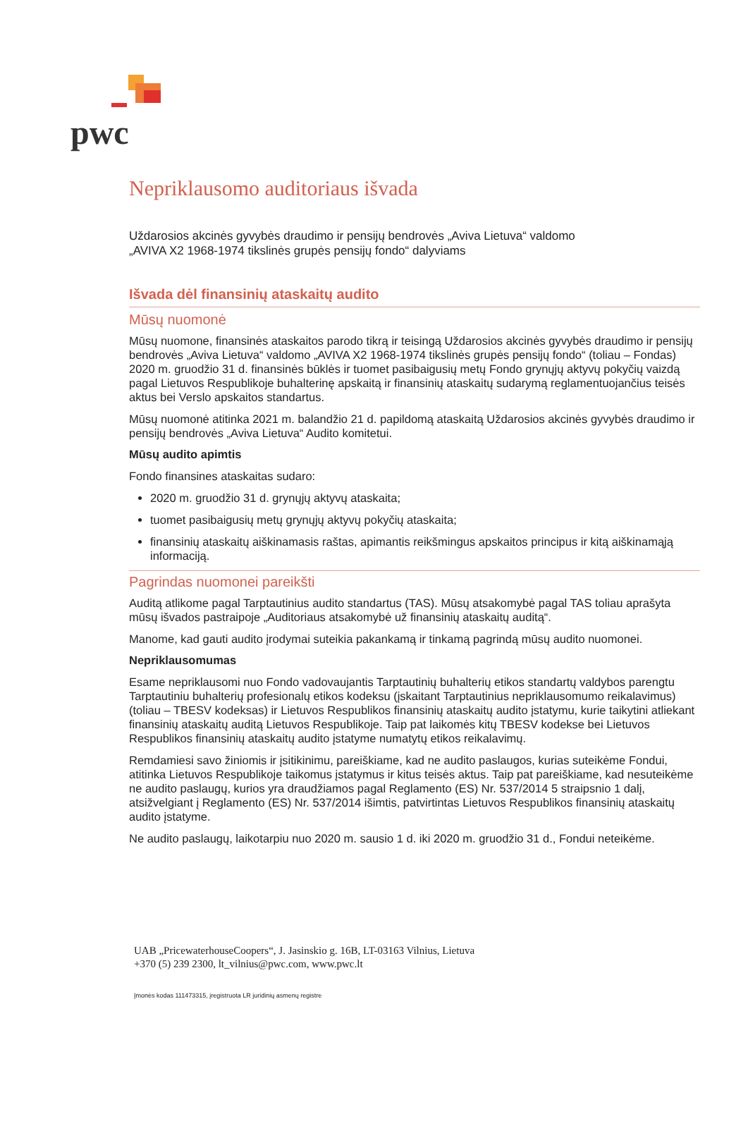pwc
Nepriklausomo auditoriaus išvada
Uždarosios akcinės gyvybės draudimo ir pensijų bendrovės „Aviva Lietuva“ valdomo
„AVIVA X2 1968-1974 tikslinės grupės pensijų fondo“ dalyviams
Išvada dėl finansinių ataskaitų audito
Mūsų nuomonė
Mūsų nuomone, finansinės ataskaitos parodo tikrą ir teisingą Uždarosios akcinės gyvybės draudimo ir pensijų bendrovės „Aviva Lietuva“ valdomo „AVIVA X2 1968-1974 tikslinės grupės pensijų fondo“ (toliau – Fondas) 2020 m. gruodžio 31 d. finansinės būklės ir tuomet pasibaigusių metų Fondo grynųjų aktyvų pokyčių vaizdą pagal Lietuvos Respublikoje buhalterinę apskaitą ir finansinių ataskaitų sudarymą reglamentuojančius teisės aktus bei Verslo apskaitos standartus.
Mūsų nuomonė atitinka 2021 m. balandžio 21 d. papildomą ataskaitą Uždarosios akcinės gyvybės draudimo ir pensijų bendrovės „Aviva Lietuva“ Audito komitetui.
Mūsų audito apimtis
Fondo finansines ataskaitas sudaro:
2020 m. gruodžio 31 d. grynųjų aktyvų ataskaita;
tuomet pasibaigusių metų grynųjų aktyvų pokyčių ataskaita;
finansinių ataskaitų aiškinamasis raštas, apimantis reikšmingus apskaitos principus ir kitą aiškinamąją informaciją.
Pagrindas nuomonei pareikšti
Auditą atlikome pagal Tarptautinius audito standartus (TAS). Mūsų atsakomybė pagal TAS toliau aprašyta mūsų išvados pastraipoje „Auditoriaus atsakomybė už finansinių ataskaitų auditą“.
Manome, kad gauti audito įrodymai suteikia pakankamą ir tinkamą pagrindą mūsų audito nuomonei.
Nepriklausomumas
Esame nepriklausomi nuo Fondo vadovaujantis Tarptautinių buhalterių etikos standartų valdybos parengtu Tarptautiniu buhalterių profesionalų etikos kodeksu (įskaitant Tarptautinius nepriklausomumo reikalavimus) (toliau – TBESV kodeksas) ir Lietuvos Respublikos finansinių ataskaitų audito įstatymu, kurie taikytini atliekant finansinių ataskaitų auditą Lietuvos Respublikoje. Taip pat laikomės kitų TBESV kodekse bei Lietuvos Respublikos finansinių ataskaitų audito įstatyme numatytų etikos reikalavimų.
Remdamiesi savo žiniomis ir įsitikinimu, pareiškiame, kad ne audito paslaugos, kurias suteikėme Fondui, atitinka Lietuvos Respublikoje taikomus įstatymus ir kitus teisės aktus. Taip pat pareiškiame, kad nesuteikėme ne audito paslaugų, kurios yra draudžiamos pagal Reglamento (ES) Nr. 537/2014 5 straipsnio 1 dalį, atsižvelgiant į Reglamento (ES) Nr. 537/2014 išimtis, patvirtintas Lietuvos Respublikos finansinių ataskaitų audito įstatyme.
Ne audito paslaugų, laikotarpiu nuo 2020 m. sausio 1 d. iki 2020 m. gruodžio 31 d., Fondui neteikėme.
UAB „PricewaterhouseCoopers“, J. Jasinskio g. 16B, LT-03163 Vilnius, Lietuva
+370 (5) 239 2300, lt_vilnius@pwc.com, www.pwc.lt
Įmonės kodas 111473315, įregistruota LR juridinių asmenų registre